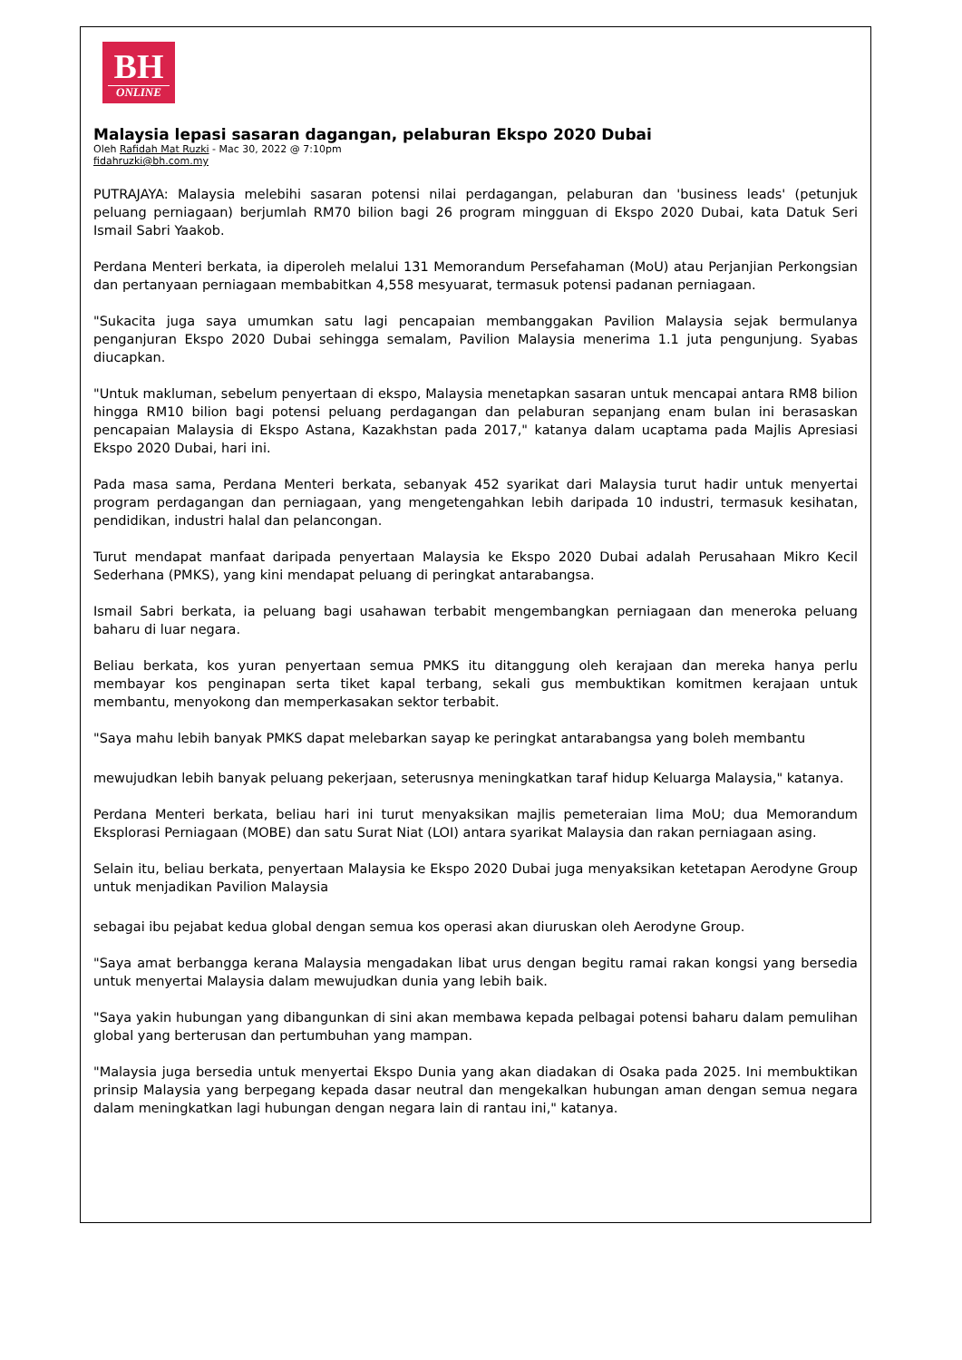BH
ONLINE
Malaysia lepasi sasaran dagangan, pelaburan Ekspo 2020 Dubai
Oleh Rafidah Mat Ruzki - Mac 30, 2022 @ 7:10pm
fidahruzki@bh.com.my
PUTRAJAYA: Malaysia melebihi sasaran potensi nilai perdagangan, pelaburan dan 'business leads' (petunjuk peluang perniagaan) berjumlah RM70 bilion bagi 26 program mingguan di Ekspo 2020 Dubai, kata Datuk Seri Ismail Sabri Yaakob.
Perdana Menteri berkata, ia diperoleh melalui 131 Memorandum Persefahaman (MoU) atau Perjanjian Perkongsian dan pertanyaan perniagaan membabitkan 4,558 mesyuarat, termasuk potensi padanan perniagaan.
"Sukacita juga saya umumkan satu lagi pencapaian membanggakan Pavilion Malaysia sejak bermulanya penganjuran Ekspo 2020 Dubai sehingga semalam, Pavilion Malaysia menerima 1.1 juta pengunjung. Syabas diucapkan.
"Untuk makluman, sebelum penyertaan di ekspo, Malaysia menetapkan sasaran untuk mencapai antara RM8 bilion hingga RM10 bilion bagi potensi peluang perdagangan dan pelaburan sepanjang enam bulan ini berasaskan pencapaian Malaysia di Ekspo Astana, Kazakhstan pada 2017," katanya dalam ucaptama pada Majlis Apresiasi Ekspo 2020 Dubai, hari ini.
Pada masa sama, Perdana Menteri berkata, sebanyak 452 syarikat dari Malaysia turut hadir untuk menyertai program perdagangan dan perniagaan, yang mengetengahkan lebih daripada 10 industri, termasuk kesihatan, pendidikan, industri halal dan pelancongan.
Turut mendapat manfaat daripada penyertaan Malaysia ke Ekspo 2020 Dubai adalah Perusahaan Mikro Kecil Sederhana (PMKS), yang kini mendapat peluang di peringkat antarabangsa.
Ismail Sabri berkata, ia peluang bagi usahawan terbabit mengembangkan perniagaan dan meneroka peluang baharu di luar negara.
Beliau berkata, kos yuran penyertaan semua PMKS itu ditanggung oleh kerajaan dan mereka hanya perlu membayar kos penginapan serta tiket kapal terbang, sekali gus membuktikan komitmen kerajaan untuk membantu, menyokong dan memperkasakan sektor terbabit.
"Saya mahu lebih banyak PMKS dapat melebarkan sayap ke peringkat antarabangsa yang boleh membantu
mewujudkan lebih banyak peluang pekerjaan, seterusnya meningkatkan taraf hidup Keluarga Malaysia," katanya.
Perdana Menteri berkata, beliau hari ini turut menyaksikan majlis pemeteraian lima MoU; dua Memorandum Eksplorasi Perniagaan (MOBE) dan satu Surat Niat (LOI) antara syarikat Malaysia dan rakan perniagaan asing.
Selain itu, beliau berkata, penyertaan Malaysia ke Ekspo 2020 Dubai juga menyaksikan ketetapan Aerodyne Group untuk menjadikan Pavilion Malaysia
sebagai ibu pejabat kedua global dengan semua kos operasi akan diuruskan oleh Aerodyne Group.
"Saya amat berbangga kerana Malaysia mengadakan libat urus dengan begitu ramai rakan kongsi yang bersedia untuk menyertai Malaysia dalam mewujudkan dunia yang lebih baik.
"Saya yakin hubungan yang dibangunkan di sini akan membawa kepada pelbagai potensi baharu dalam pemulihan global yang berterusan dan pertumbuhan yang mampan.
"Malaysia juga bersedia untuk menyertai Ekspo Dunia yang akan diadakan di Osaka pada 2025. Ini membuktikan prinsip Malaysia yang berpegang kepada dasar neutral dan mengekalkan hubungan aman dengan semua negara dalam meningkatkan lagi hubungan dengan negara lain di rantau ini," katanya.